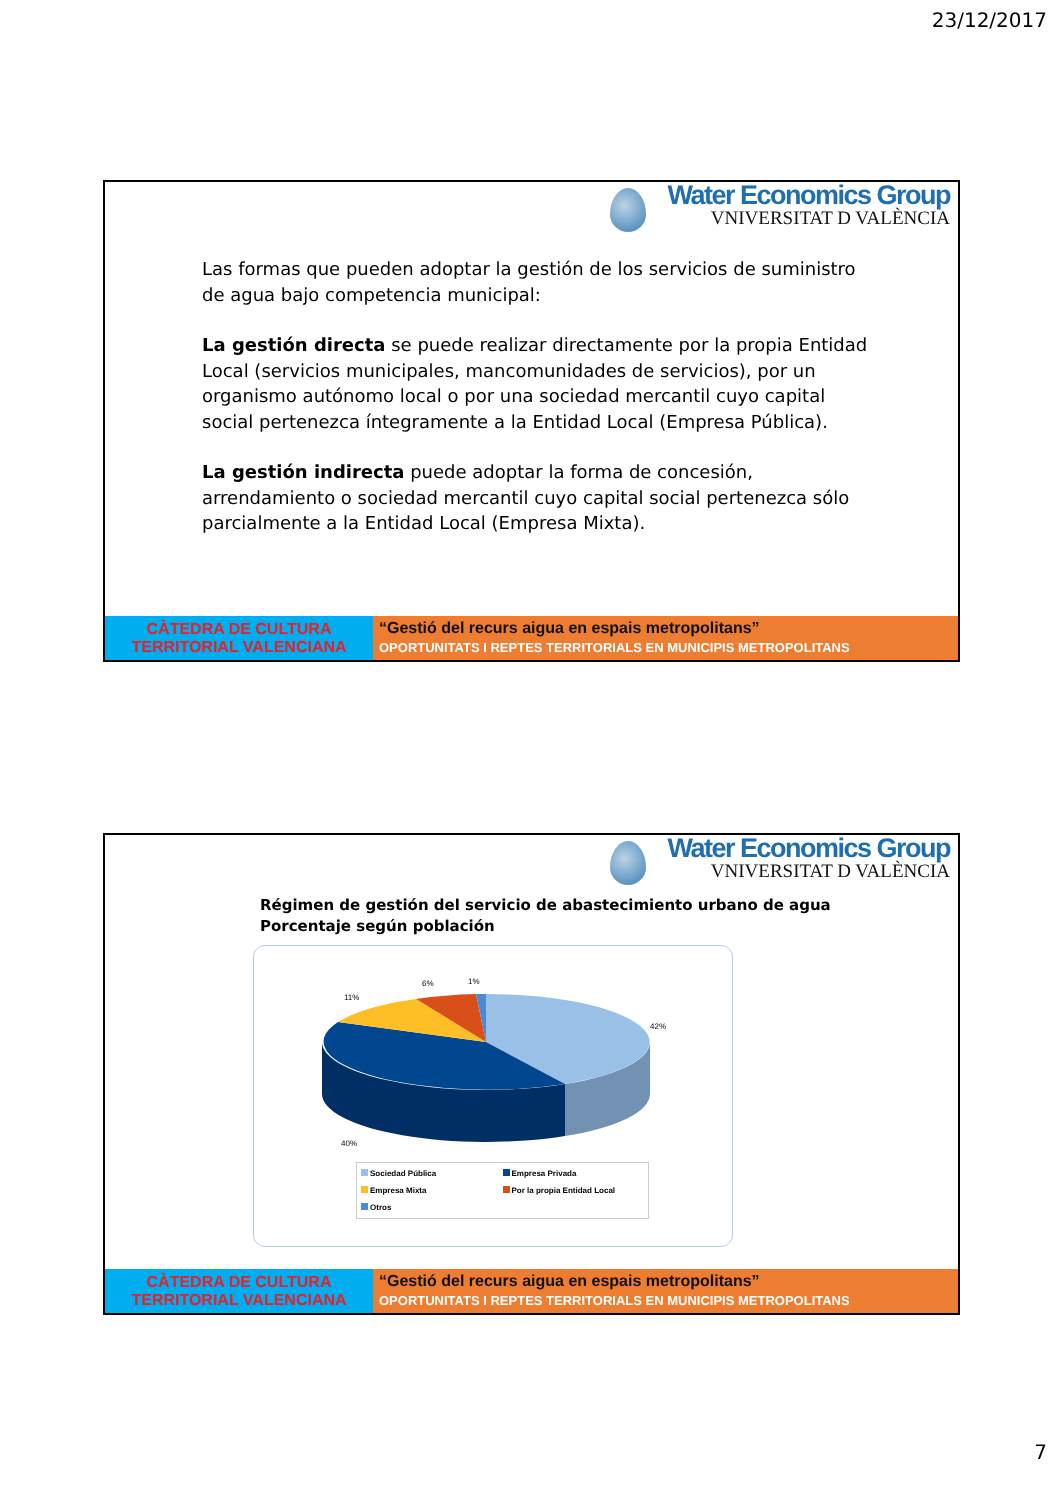23/12/2017
Water Economics Group
VNIVERSITAT D VALÈNCIA
Las formas que pueden adoptar la gestión de los servicios de suministro de agua bajo competencia municipal:
La gestión directa se puede realizar directamente por la propia Entidad Local (servicios municipales, mancomunidades de servicios), por un organismo autónomo local o por una sociedad mercantil cuyo capital social pertenezca íntegramente a la Entidad Local (Empresa Pública).
La gestión indirecta puede adoptar la forma de concesión, arrendamiento o sociedad mercantil cuyo capital social pertenezca sólo parcialmente a la Entidad Local (Empresa Mixta).
CÀTEDRA DE CULTURA
TERRITORIAL VALENCIANA
“Gestió del recurs aigua en espais metropolitans”
OPORTUNITATS I REPTES TERRITORIALS EN MUNICIPIS METROPOLITANS
Water Economics Group
VNIVERSITAT D VALÈNCIA
Régimen de gestión del servicio de abastecimiento urbano de agua
Porcentaje según población
11%
6%
1%
42%
40%
Sociedad Pública Empresa Privada Empresa Mixta Por la propia Entidad Local Otros
CÀTEDRA DE CULTURA
TERRITORIAL VALENCIANA
“Gestió del recurs aigua en espais metropolitans”
OPORTUNITATS I REPTES TERRITORIALS EN MUNICIPIS METROPOLITANS
7